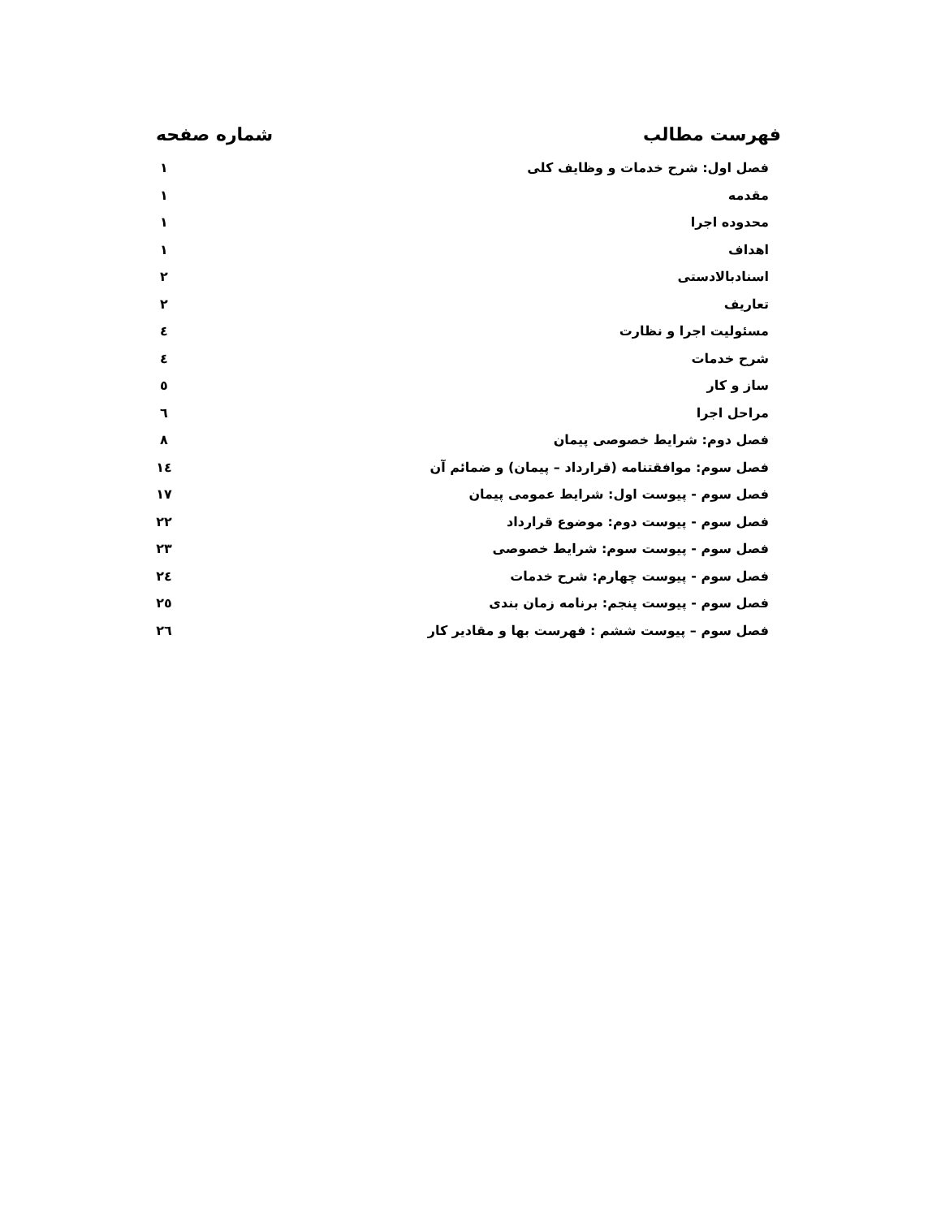فهرست مطالب شماره صفحه
فصل اول: شرح خدمات و وظایف کلی ۱
مقدمه ۱
محدوده اجرا ۱
اهداف ۱
اسنادبالادستی ۲
تعاریف ۲
مسئولیت اجرا و نظارت ٤
شرح خدمات ٤
ساز و کار ٥
مراحل اجرا ٦
فصل دوم: شرایط خصوصی پیمان ۸
فصل سوم: موافقتنامه (قرارداد – پیمان) و ضمائم آن ۱٤
فصل سوم - پیوست اول: شرایط عمومی پیمان ۱۷
فصل سوم - پیوست دوم: موضوع قرارداد ۲۲
فصل سوم - پیوست سوم: شرایط خصوصی ۲۳
فصل سوم - پیوست چهارم: شرح خدمات ۲٤
فصل سوم - پیوست پنجم: برنامه زمان بندی ۲٥
فصل سوم – پیوست ششم : فهرست بها و مقادیر کار ۲٦